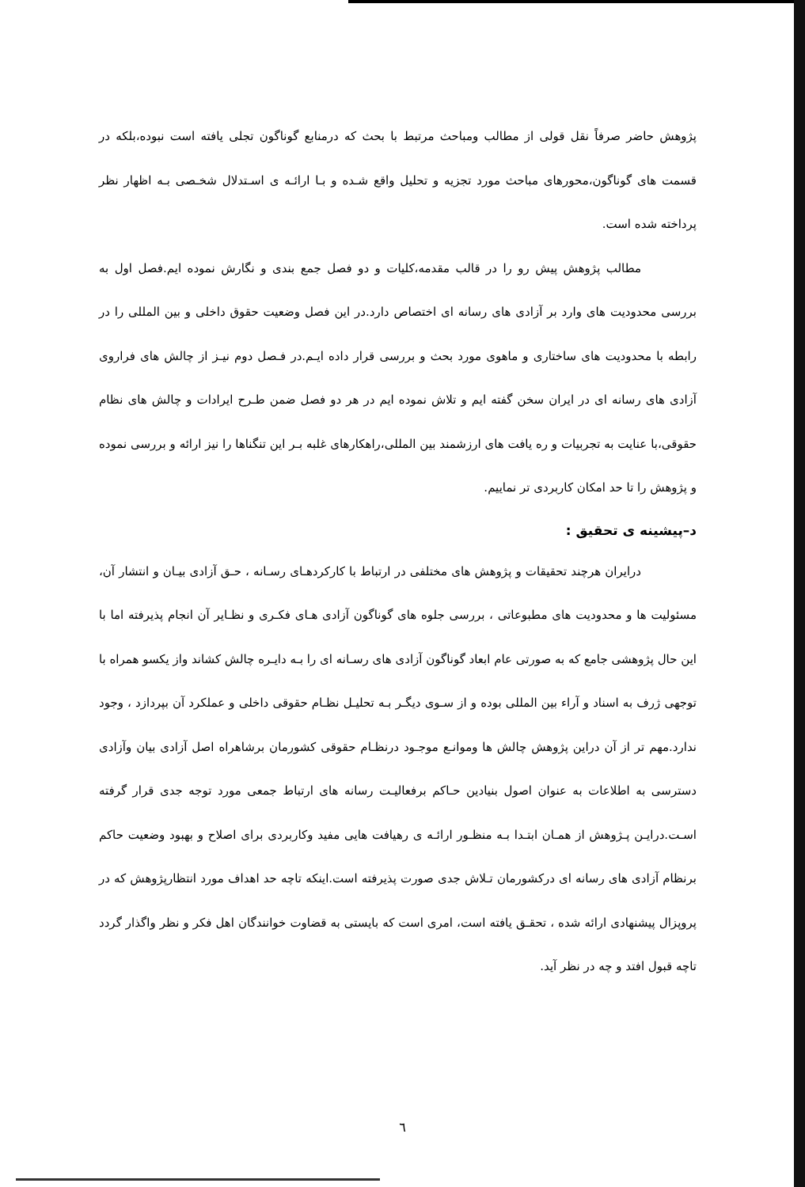پژوهش حاضر صرفاً نقل قولی از مطالب ومباحث مرتبط با بحث که درمنابع گوناگون تجلی یافته است نبوده،بلکه در قسمت های گوناگون،محورهای مباحث مورد تجزیه و تحلیل واقع شـده و بـا ارائـه ی اسـتدلال شخـصی بـه اظهار نظر پرداخته شده است.
مطالب پژوهش پیش رو را در قالب مقدمه،کلیات و دو فصل جمع بندی و نگارش نموده ایم.فصل اول به بررسی محدودیت های وارد بر آزادی های رسانه ای اختصاص دارد.در این فصل وضعیت حقوق داخلی و بین المللی را در رابطه با محدودیت های ساختاری و ماهوی مورد بحث و بررسی قرار داده ایـم.در فـصل دوم نیـز از چالش های فراروی آزادی های رسانه ای در ایران سخن گفته ایم و تلاش نموده ایم در هر دو فصل ضمن طـرح ایرادات و چالش های نظام حقوقی،با عنایت به تجربیات و ره یافت های ارزشمند بین المللی،راهکارهای غلبه بـر این تنگناها را نیز ارائه و بررسی نموده و پژوهش را تا حد امکان کاربردی تر نماییم.
د–پیشینه ی تحقیق :
درایران هرچند تحقیقات و پژوهش های مختلفی در ارتباط با کارکردهـای رسـانه ، حـق آزادی بیـان و انتشار آن، مسئولیت ها و محدودیت های مطبوعاتی ، بررسی جلوه های گوناگون آزادی هـای فکـری و نظـایر آن انجام پذیرفته اما با این حال پژوهشی جامع که به صورتی عام ابعاد گوناگون آزادی های رسـانه ای را بـه دایـره چالش کشاند واز یکسو همراه با توجهی ژرف به اسناد و آراء بین المللی بوده و از سـوی دیگـر بـه تحلیـل نظـام حقوقی داخلی و عملکرد آن بپردازد ، وجود ندارد.مهم تر از آن دراین پژوهش چالش ها وموانـع موجـود درنظـام حقوقی کشورمان برشاهراه اصل آزادی بیان وآزادی دسترسی به اطلاعات به عنوان اصول بنیادین حـاکم برفعالیـت رسانه های ارتباط جمعی مورد توجه جدی قرار گرفته اسـت.درایـن پـژوهش از همـان ابتـدا بـه منظـور ارائـه ی رهیافت هایی مفید وکاربردی برای اصلاح و بهبود وضعیت حاکم برنظام آزادی های رسانه ای درکشورمان تـلاش جدی صورت پذیرفته است.اینکه تاچه حد اهداف مورد انتظارپژوهش که در پروپزال پیشنهادی ارائه شده ، تحقـق یافته است، امری است که بایستی به قضاوت خوانندگان اهل فکر و نظر واگذار گردد تاچه قبول افتد و چه در نظر آید.
٦